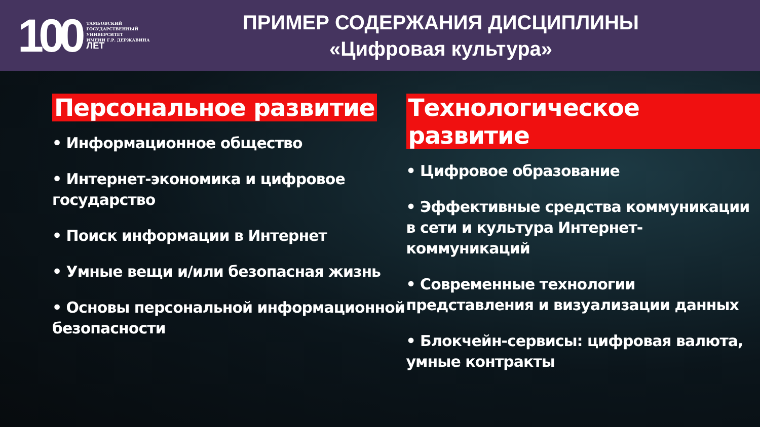100
ТАМБОВСКИЙ
ГОСУДАРСТВЕННЫЙ
УНИВЕРСИТЕТ
ИМЕНИ Г.Р. ДЕРЖАВИНА
ЛЕТ
ПРИМЕР СОДЕРЖАНИЯ ДИСЦИПЛИНЫ
«Цифровая культура»
Персональное развитие
• Информационное общество
• Интернет-экономика и цифровое государство
• Поиск информации в Интернет
• Умные вещи и/или безопасная жизнь
• Основы персональной информационной безопасности
Технологическое развитие
• Цифровое образование
• Эффективные средства коммуникации в сети и культура Интернет-коммуникаций
• Современные технологии представления и визуализации данных
• Блокчейн-сервисы: цифровая валюта, умные контракты